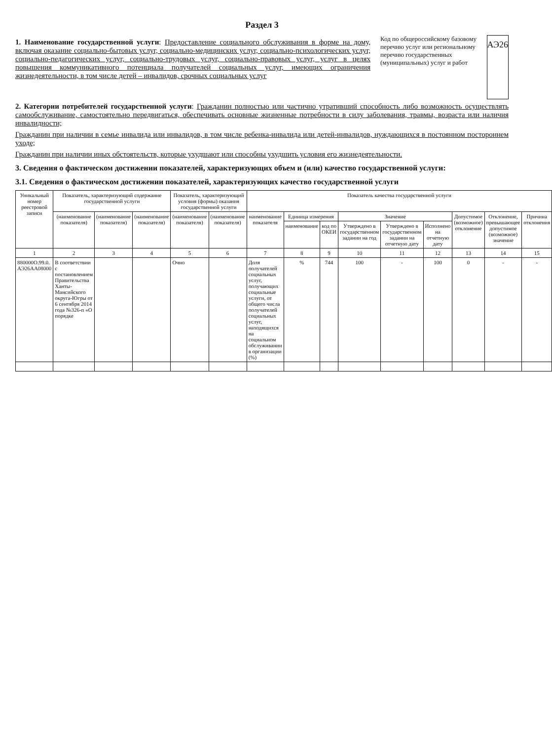Раздел 3
1. Наименование государственной услуги: Предоставление социального обслуживания в форме на дому, включая оказание социально-бытовых услуг, социально-медицинских услуг, социально-психологических услуг, социально-педагогических услуг, социально-трудовых услуг, социально-правовых услуг, услуг в целях повышения коммуникативного потенциала получателей социальных услуг, имеющих ограничения жизнедеятельности, в том числе детей – инвалидов, срочных социальных услуг
Код по общероссийскому базовому перечню услуг или региональному перечню государственных (муниципальных) услуг и работ
АЭ26
2. Категории потребителей государственной услуги: Гражданин полностью или частично утративший способность либо возможность осуществлять самообслуживание, самостоятельно передвигаться, обеспечивать основные жизненные потребности в силу заболевания, травмы, возраста или наличия инвалидности;
Гражданин при наличии в семье инвалида или инвалидов, в том числе ребенка-инвалида или детей-инвалидов, нуждающихся в постоянном постороннем уходе;
Гражданин при наличии иных обстоятельств, которые ухудшают или способны ухудшить условия его жизнедеятельности.
3. Сведения о фактическом достижении показателей, характеризующих объем и (или) качество государственной услуги:
3.1. Сведения о фактическом достижении показателей, характеризующих качество государственной услуги
| Уникальный номер реестровой записи | Показатель, характеризующий содержание государственной услуги | | | Показатель, характеризующий условия (формы) оказания государственной услуги | | Показатель качества государственной услуги | | | | | | | | |
| --- | --- | --- | --- | --- | --- | --- | --- | --- | --- | --- | --- | --- | --- | --- |
| | (наименование показателя) | (наименование показателя) | (наименование показателя) | (наименование показателя) | (наименование показателя) | наименование показателя | Единица измерения | | Значение | | | Допустимое (возможное) отклонение | Отклонение, превышающее допустимое (возможное) значение | Причина отклонения |
| | | | | | | | наименование | код по ОКЕИ | Утверждено в государственном задании на год | Утверждено в государственном задании на отчетную дату | Исполнено на отчетную дату | | | |
| 1 | 2 | 3 | 4 | 5 | 6 | 7 | 8 | 9 | 10 | 11 | 12 | 13 | 14 | 15 |
| 880000О.99.0. АЭ26АА08000 | В соответствии с постановлением Правительства Ханты-Мансийского округа-Югры от 6 сентября 2014 года №326-п «О порядке | | | Очно | | Доля получателей социальных услуг, получающих социальные услуги, от общего числа получателей социальных услуг, находящихся на социальном обслуживании в организации (%) | % | 744 | 100 | - | 100 | 0 | - | - |